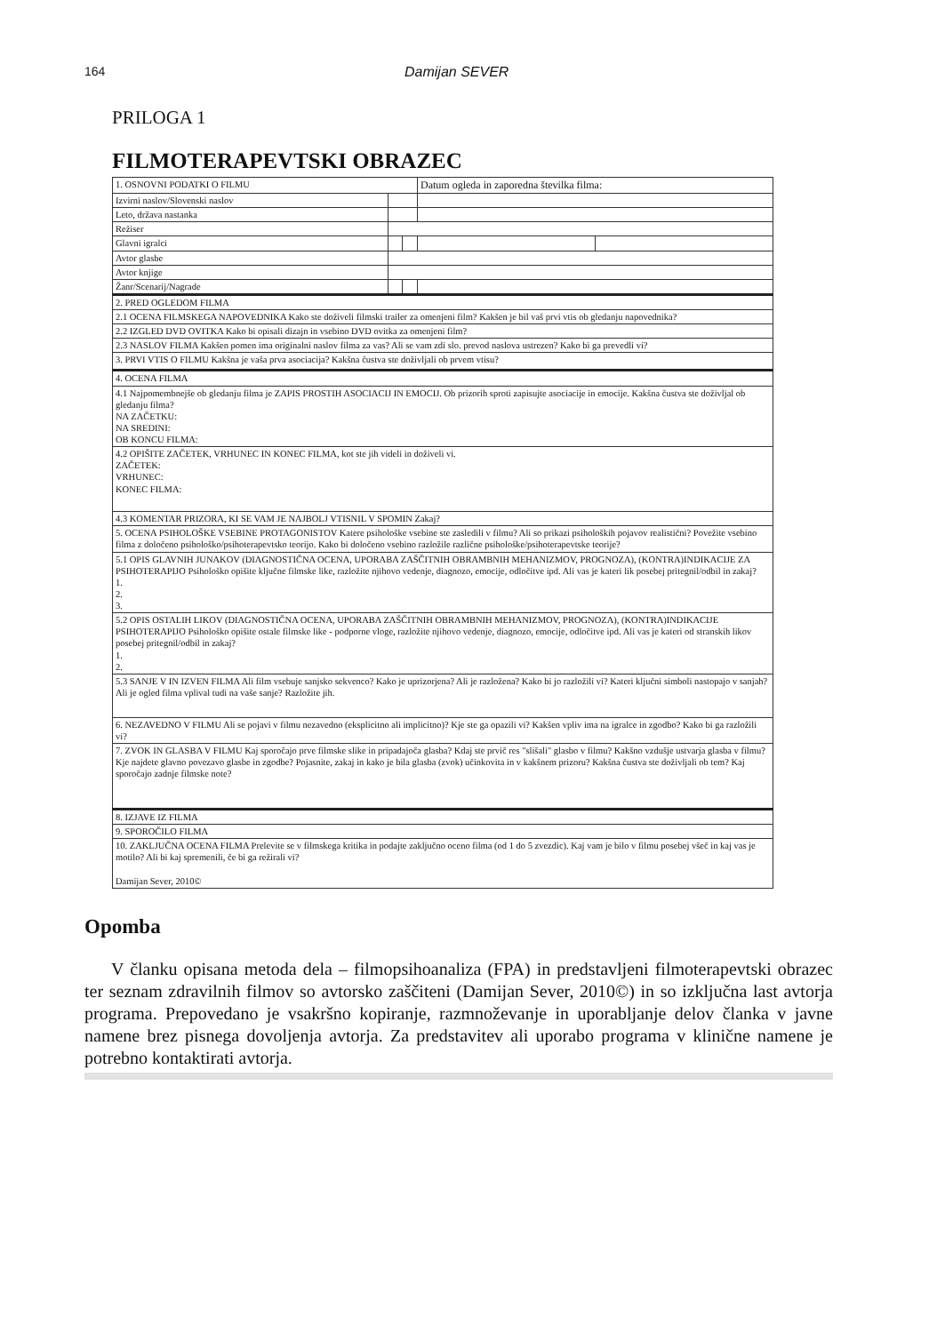164 Damijan SEVER
PRILOGA 1
FILMOTERAPEVTSKI OBRAZEC
| 1. OSNOVNI PODATKI O FILMU | | | Datum ogleda in zaporedna številka filma: | |
| Izvirni naslov/Slovenski naslov | | | | |
| Leto, država nastanka | | | | |
| Režiser | | | | |
| Glavni igralci | | | | |
| Avtor glasbe | | | | |
| Avtor knjige | | | | |
| Žanr/Scenarij/Nagrade | | | | |
| 2. PRED OGLEDOM FILMA | | | | |
| 2.1 OCENA FILMSKEGA NAPOVEDNIKA Kako ste doživeli filmski trailer za omenjeni film? Kakšen je bil vaš prvi vtis ob gledanju napovednika? | | | | |
| 2.2 IZGLED DVD OVITKA Kako bi opisali dizajn in vsebino DVD ovitka za omenjeni film? | | | | |
| 2.3 NASLOV FILMA Kakšen pomen ima originalni naslov filma za vas? Ali se vam zdi slo. prevod naslova ustrezen? Kako bi ga prevedli vi? | | | | |
| 3. PRVI VTIS O FILMU Kakšna je vaša prva asociacija? Kakšna čustva ste doživljali ob prvem vtisu? | | | | |
| 4. OCENA FILMA | | | | |
| 4.1 Najpomembnejše ob gledanju filma je ZAPIS PROSTIH ASOCIACIJ IN EMOCIJ. Ob prizorih sproti zapisujte asociacije in emocije. Kakšna čustva ste doživljal ob gledanju filma? NA ZAČETKU: NA SREDINI: OB KONCU FILMA: | | | | |
| 4.2 OPIŠITE ZAČETEK, VRHUNEC IN KONEC FILMA, kot ste jih videli in doživeli vi. ZAČETEK: VRHUNEC: KONEC FILMA: | | | | |
| 4.3 KOMENTAR PRIZORA, KI SE VAM JE NAJBOLJ VTISNIL V SPOMIN Zakaj? | | | | |
| 5. OCENA PSIHOLOŠKE VSEBINE PROTAGONISTOV Katere psihološke vsebine ste zasledili v filmu? Ali so prikazi psiholoških pojavov realistični? Povežite vsebino filma z določeno psihološko/psihoterapevtsko teorijo. Kako bi določeno vsebino razložile različne psihološke/psihoterapevtske teorije? | | | | |
| 5.1 OPIS GLAVNIH JUNAKOV (DIAGNOSTIČNA OCENA, UPORABA ZAŠČITNIH OBRAMBNIH MEHANIZMOV, PROGNOZA), (KONTRA)INDIKACIJE ZA PSIHOTERAPIJO Psihološko opišite ključne filmske like, razložite njihovo vedenje, diagnozo, emocije, odločitve ipd. Ali vas je kateri lik posebej pritegnil/odbil in zakaj? 1. 2. 3. | | | | |
| 5.2 OPIS OSTALIH LIKOV (DIAGNOSTIČNA OCENA, UPORABA ZAŠČITNIH OBRAMBNIH MEHANIZMOV, PROGNOZA), (KONTRA)INDIKACIJE PSIHOTERAPIJO Psihološko opišite ostale filmske like - podporne vloge, razložite njihovo vedenje, diagnozo, emocije, odločitve ipd. Ali vas je kateri od stranskih likov posebej pritegnil/odbil in zakaj? 1. 2. | | | | |
| 5.3 SANJE V IN IZVEN FILMA Ali film vsebuje sanjsko sekvenco? Kako je uprizorjena? Ali je razložena? Kako bi jo razložili vi? Kateri ključni simboli nastopajo v sanjah? Ali je ogled filma vplival tudi na vaše sanje? Razložite jih. | | | | |
| 6. NEZAVEDNO V FILMU Ali se pojavi v filmu nezavedno (eksplicitno ali implicitno)? Kje ste ga opazili vi? Kakšen vpliv ima na igralce in zgodbo? Kako bi ga razložili vi? | | | | |
| 7. ZVOK IN GLASBA V FILMU Kaj sporočajo prve filmske slike in pripadajoča glasba? Kdaj ste prvič res "slišali" glasbo v filmu? Kakšno vzdušje ustvarja glasba v filmu? Kje najdete glavno povezavo glasbe in zgodbe? Pojasnite, zakaj in kako je bila glasba (zvok) učinkovita in v kakšnem prizoru? Kakšna čustva ste doživljali ob tem? Kaj sporočajo zadnje filmske note? | | | | |
| 8. IZJAVE IZ FILMA | | | | |
| 9. SPOROČILO FILMA | | | | |
| 10. ZAKLJUČNA OCENA FILMA Prelevite se v filmskega kritika in podajte zaključno oceno filma (od 1 do 5 zvezdic). Kaj vam je bilo v filmu posebej všeč in kaj vas je motilo? Ali bi kaj spremenili, če bi ga režirali vi? Damijan Sever, 2010© | | | | |
Opomba
V članku opisana metoda dela – filmopsihoanaliza (FPA) in predstavljeni filmoterapevtski obrazec ter seznam zdravilnih filmov so avtorsko zaščiteni (Damijan Sever, 2010©) in so izključna last avtorja programa. Prepovedano je vsakršno kopiranje, razmnoževanje in uporabljanje delov članka v javne namene brez pisnega dovoljenja avtorja. Za predstavitev ali uporabo programa v klinične namene je potrebno kontaktirati avtorja.